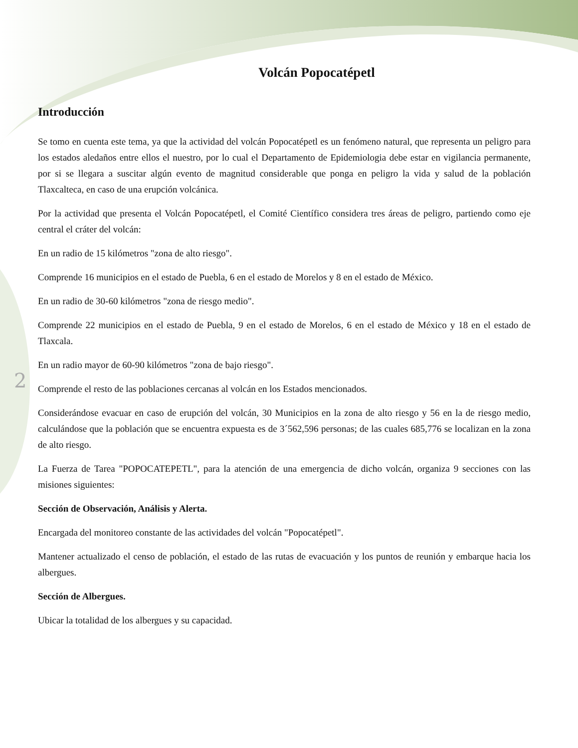2
Volcán Popocatépetl
Introducción
Se tomo en cuenta este tema, ya que la actividad del volcán Popocatépetl es un fenómeno natural, que representa un peligro para los estados aledaños entre ellos el nuestro, por lo cual el Departamento de Epidemiologia debe estar en vigilancia permanente, por si se llegara a suscitar algún evento de magnitud considerable que ponga en peligro la vida y salud de la población Tlaxcalteca, en caso de una erupción volcánica.
Por la actividad que presenta el Volcán Popocatépetl, el Comité Científico considera tres áreas de peligro, partiendo como eje central el cráter del volcán:
En un radio de 15 kilómetros "zona de alto riesgo".
Comprende 16 municipios en el estado de Puebla, 6 en el estado de Morelos y 8 en el estado de México.
En un radio de 30-60 kilómetros "zona de riesgo medio".
Comprende 22 municipios en el estado de Puebla, 9 en el estado de Morelos, 6 en el estado de México y 18 en el estado de Tlaxcala.
En un radio mayor de 60-90 kilómetros "zona de bajo riesgo".
Comprende el resto de las poblaciones cercanas al volcán en los Estados mencionados.
Considerándose evacuar en caso de erupción del volcán, 30 Municipios en la zona de alto riesgo y 56 en la de riesgo medio, calculándose que la población que se encuentra expuesta es de 3´562,596 personas; de las cuales 685,776 se localizan en la zona de alto riesgo.
La Fuerza de Tarea "POPOCATEPETL", para la atención de una emergencia de dicho volcán, organiza 9 secciones con las misiones siguientes:
Sección de Observación, Análisis y Alerta.
Encargada del monitoreo constante de las actividades del volcán "Popocatépetl".
Mantener actualizado el censo de población, el estado de las rutas de evacuación y los puntos de reunión y embarque hacia los albergues.
Sección de Albergues.
Ubicar la totalidad de los albergues y su capacidad.